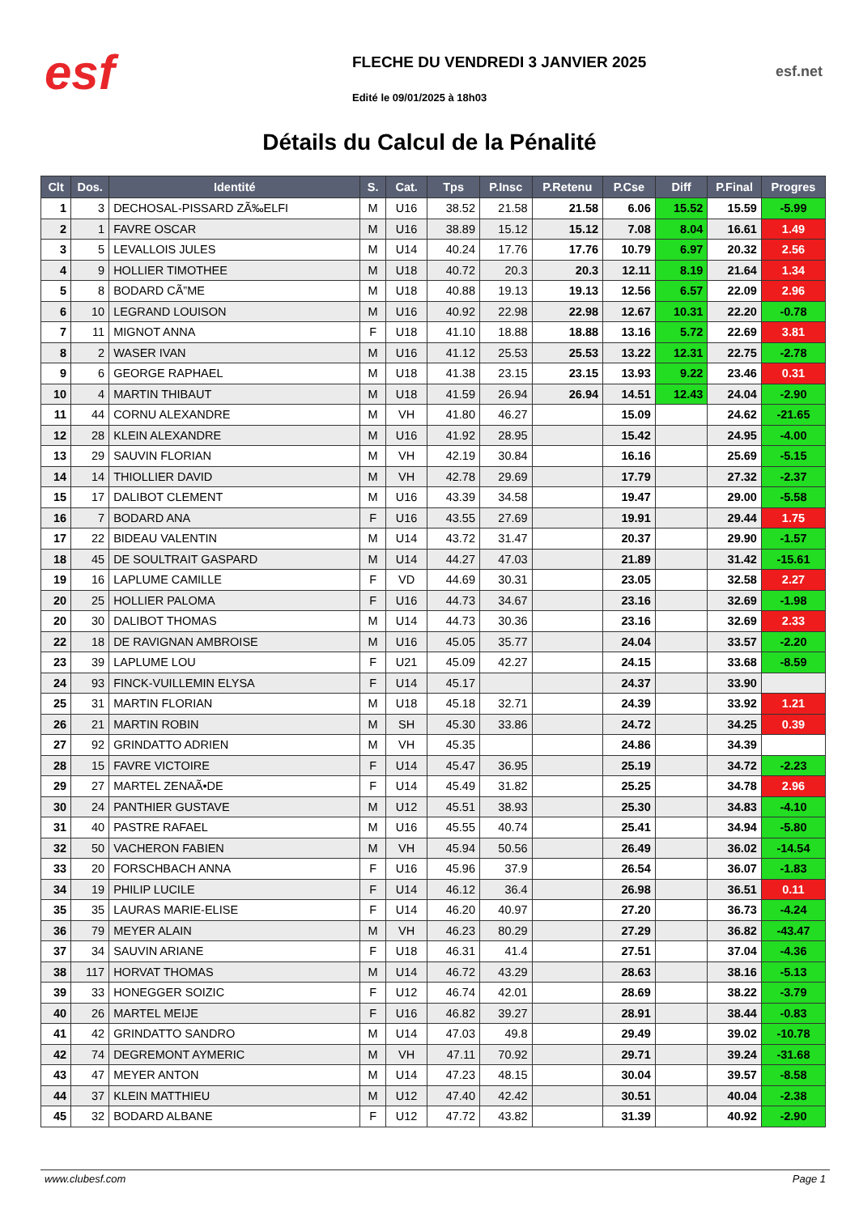esf
FLECHE DU VENDREDI 3 JANVIER 2025
Edité le 09/01/2025 à 18h03
esf.net
Détails du Calcul de la Pénalité
| Clt | Dos. | Identité | S. | Cat. | Tps | P.Insc | P.Retenu | P.Cse | Diff | P.Final | Progres |
| --- | --- | --- | --- | --- | --- | --- | --- | --- | --- | --- | --- |
| 1 | 3 | DECHOSAL-PISSARD ZÃ‰ELFI | M | U16 | 38.52 | 21.58 | 21.58 | 6.06 | 15.52 | 15.59 | -5.99 |
| 2 | 1 | FAVRE OSCAR | M | U16 | 38.89 | 15.12 | 15.12 | 7.08 | 8.04 | 16.61 | 1.49 |
| 3 | 5 | LEVALLOIS JULES | M | U14 | 40.24 | 17.76 | 17.76 | 10.79 | 6.97 | 20.32 | 2.56 |
| 4 | 9 | HOLLIER TIMOTHEE | M | U18 | 40.72 | 20.3 | 20.3 | 12.11 | 8.19 | 21.64 | 1.34 |
| 5 | 8 | BODARD CÃ”ME | M | U18 | 40.88 | 19.13 | 19.13 | 12.56 | 6.57 | 22.09 | 2.96 |
| 6 | 10 | LEGRAND LOUISON | M | U16 | 40.92 | 22.98 | 22.98 | 12.67 | 10.31 | 22.20 | -0.78 |
| 7 | 11 | MIGNOT ANNA | F | U18 | 41.10 | 18.88 | 18.88 | 13.16 | 5.72 | 22.69 | 3.81 |
| 8 | 2 | WASER IVAN | M | U16 | 41.12 | 25.53 | 25.53 | 13.22 | 12.31 | 22.75 | -2.78 |
| 9 | 6 | GEORGE RAPHAEL | M | U18 | 41.38 | 23.15 | 23.15 | 13.93 | 9.22 | 23.46 | 0.31 |
| 10 | 4 | MARTIN THIBAUT | M | U18 | 41.59 | 26.94 | 26.94 | 14.51 | 12.43 | 24.04 | -2.90 |
| 11 | 44 | CORNU ALEXANDRE | M | VH | 41.80 | 46.27 | | 15.09 | | 24.62 | -21.65 |
| 12 | 28 | KLEIN ALEXANDRE | M | U16 | 41.92 | 28.95 | | 15.42 | | 24.95 | -4.00 |
| 13 | 29 | SAUVIN FLORIAN | M | VH | 42.19 | 30.84 | | 16.16 | | 25.69 | -5.15 |
| 14 | 14 | THIOLLIER DAVID | M | VH | 42.78 | 29.69 | | 17.79 | | 27.32 | -2.37 |
| 15 | 17 | DALIBOT CLEMENT | M | U16 | 43.39 | 34.58 | | 19.47 | | 29.00 | -5.58 |
| 16 | 7 | BODARD ANA | F | U16 | 43.55 | 27.69 | | 19.91 | | 29.44 | 1.75 |
| 17 | 22 | BIDEAU VALENTIN | M | U14 | 43.72 | 31.47 | | 20.37 | | 29.90 | -1.57 |
| 18 | 45 | DE SOULTRAIT GASPARD | M | U14 | 44.27 | 47.03 | | 21.89 | | 31.42 | -15.61 |
| 19 | 16 | LAPLUME CAMILLE | F | VD | 44.69 | 30.31 | | 23.05 | | 32.58 | 2.27 |
| 20 | 25 | HOLLIER PALOMA | F | U16 | 44.73 | 34.67 | | 23.16 | | 32.69 | -1.98 |
| 20 | 30 | DALIBOT THOMAS | M | U14 | 44.73 | 30.36 | | 23.16 | | 32.69 | 2.33 |
| 22 | 18 | DE RAVIGNAN AMBROISE | M | U16 | 45.05 | 35.77 | | 24.04 | | 33.57 | -2.20 |
| 23 | 39 | LAPLUME LOU | F | U21 | 45.09 | 42.27 | | 24.15 | | 33.68 | -8.59 |
| 24 | 93 | FINCK-VUILLEMIN ELYSA | F | U14 | 45.17 | | | 24.37 | | 33.90 | |
| 25 | 31 | MARTIN FLORIAN | M | U18 | 45.18 | 32.71 | | 24.39 | | 33.92 | 1.21 |
| 26 | 21 | MARTIN ROBIN | M | SH | 45.30 | 33.86 | | 24.72 | | 34.25 | 0.39 |
| 27 | 92 | GRINDATTO ADRIEN | M | VH | 45.35 | | | 24.86 | | 34.39 | |
| 28 | 15 | FAVRE VICTOIRE | F | U14 | 45.47 | 36.95 | | 25.19 | | 34.72 | -2.23 |
| 29 | 27 | MARTEL ZENAÃ•DE | F | U14 | 45.49 | 31.82 | | 25.25 | | 34.78 | 2.96 |
| 30 | 24 | PANTHIER GUSTAVE | M | U12 | 45.51 | 38.93 | | 25.30 | | 34.83 | -4.10 |
| 31 | 40 | PASTRE RAFAEL | M | U16 | 45.55 | 40.74 | | 25.41 | | 34.94 | -5.80 |
| 32 | 50 | VACHERON FABIEN | M | VH | 45.94 | 50.56 | | 26.49 | | 36.02 | -14.54 |
| 33 | 20 | FORSCHBACH ANNA | F | U16 | 45.96 | 37.9 | | 26.54 | | 36.07 | -1.83 |
| 34 | 19 | PHILIP LUCILE | F | U14 | 46.12 | 36.4 | | 26.98 | | 36.51 | 0.11 |
| 35 | 35 | LAURAS MARIE-ELISE | F | U14 | 46.20 | 40.97 | | 27.20 | | 36.73 | -4.24 |
| 36 | 79 | MEYER ALAIN | M | VH | 46.23 | 80.29 | | 27.29 | | 36.82 | -43.47 |
| 37 | 34 | SAUVIN ARIANE | F | U18 | 46.31 | 41.4 | | 27.51 | | 37.04 | -4.36 |
| 38 | 117 | HORVAT THOMAS | M | U14 | 46.72 | 43.29 | | 28.63 | | 38.16 | -5.13 |
| 39 | 33 | HONEGGER SOIZIC | F | U12 | 46.74 | 42.01 | | 28.69 | | 38.22 | -3.79 |
| 40 | 26 | MARTEL MEIJE | F | U16 | 46.82 | 39.27 | | 28.91 | | 38.44 | -0.83 |
| 41 | 42 | GRINDATTO SANDRO | M | U14 | 47.03 | 49.8 | | 29.49 | | 39.02 | -10.78 |
| 42 | 74 | DEGREMONT AYMERIC | M | VH | 47.11 | 70.92 | | 29.71 | | 39.24 | -31.68 |
| 43 | 47 | MEYER ANTON | M | U14 | 47.23 | 48.15 | | 30.04 | | 39.57 | -8.58 |
| 44 | 37 | KLEIN MATTHIEU | M | U12 | 47.40 | 42.42 | | 30.51 | | 40.04 | -2.38 |
| 45 | 32 | BODARD ALBANE | F | U12 | 47.72 | 43.82 | | 31.39 | | 40.92 | -2.90 |
www.clubesf.com Page 1